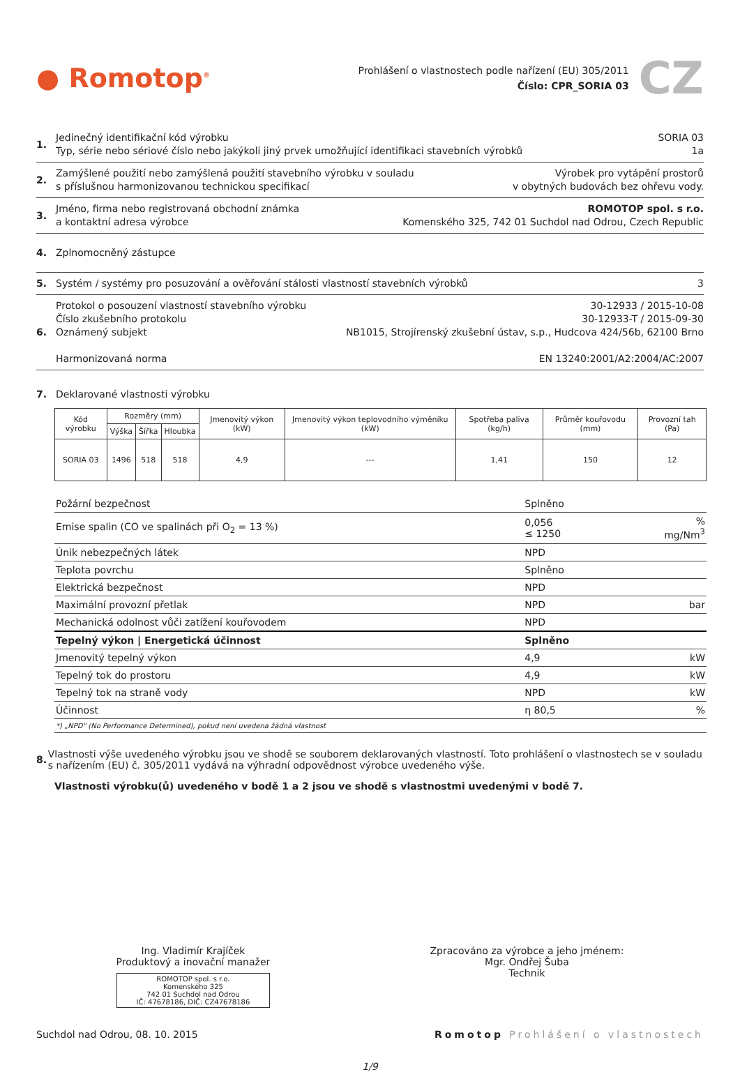● Romotop<sup>®</sup>
Prohlášení o vlastnostech podle nařízení (EU) 305/2011
Číslo: CPR_SORIA 03
CZ
1. Jedinečný identifikační kód výrobku
Typ, série nebo sériové číslo nebo jakýkoli jiný prvek umožňující identifikaci stavebních výrobků
SORIA 03
1a
2. Zamýšlené použití nebo zamýšlená použití stavebního výrobku v souladu
s příslušnou harmonizovanou technickou specifikací
Výrobek pro vytápění prostorů
v obytných budovách bez ohřevu vody.
3. Jméno, firma nebo registrovaná obchodní známka
a kontaktní adresa výrobce
ROMOTOP spol. s r.o.
Komenského 325, 742 01 Suchdol nad Odrou, Czech Republic
4. Zplnomocněný zástupce
5. Systém / systémy pro posuzování a ověřování stálosti vlastností stavebních výrobků
3
6. Protokol o posouzení vlastností stavebního výrobku
Číslo zkušebního protokolu
Oznámený subjekt
Harmonizovaná norma
30-12933 / 2015-10-08
30-12933-T / 2015-09-30
NB1015, Strojírenský zkušební ústav, s.p., Hudcova 424/56b, 62100 Brno
EN 13240:2001/A2:2004/AC:2007
7. Deklarované vlastnosti výrobku
| Kód výrobku | Rozměry (mm) | | | Jmenovitý výkon (kW) | Jmenovitý výkon teplovodního výměníku (kW) | Spotřeba paliva (kg/h) | Průměr kouřovodu (mm) | Provozní tah (Pa) |
| --- | --- | --- | --- | --- | --- | --- | --- | --- |
| | Výška | Šířka | Hloubka | | | | | |
| SORIA 03 | 1496 | 518 | 518 | 4,9 | --- | 1,41 | 150 | 12 |
| Požární bezpečnost | Splněno | |
| Emise spalin (CO ve spalinách při O<sub>2</sub> = 13 %) | 0,056 ≤ 1250 | % mg/Nm<sup>3</sup> |
| Únik nebezpečných látek | NPD | |
| Teplota povrchu | Splněno | |
| Elektrická bezpečnost | NPD | |
| Maximální provozní přetlak | NPD | bar |
| Mechanická odolnost vůči zatížení kouřovodem | NPD | |
| Tepelný výkon / Energetická účinnost | Splněno | |
| Jmenovitý tepelný výkon | 4,9 | kW |
| Tepelný tok do prostoru | 4,9 | kW |
| Tepelný tok na straně vody | NPD | kW |
| Účinnost | η 80,5 | % |
| *) „NPD" (No Performance Determined), pokud není uvedena žádná vlastnost | | |
8. Vlastnosti výše uvedeného výrobku jsou ve shodě se souborem deklarovaných vlastností. Toto prohlášení o vlastnostech se v souladu s nařízením (EU) č. 305/2011 vydává na výhradní odpovědnost výrobce uvedeného výše.
Vlastnosti výrobku(ů) uvedeného v bodě 1 a 2 jsou ve shodě s vlastnostmi uvedenými v bodě 7.
Ing. Vladimír Krajíček
Produktový a inovační manažer
ROMOTOP spol. s r.o.
Komenského 325
742 01 Suchdol nad Odrou
IČ: 47678186, DIČ: CZ47678186
Zpracováno za výrobce a jeho jménem:
Mgr. Ondřej Šuba
Technik
Suchdol nad Odrou, 08. 10. 2015
Romotop Prohlášení o vlastnostech
1/9